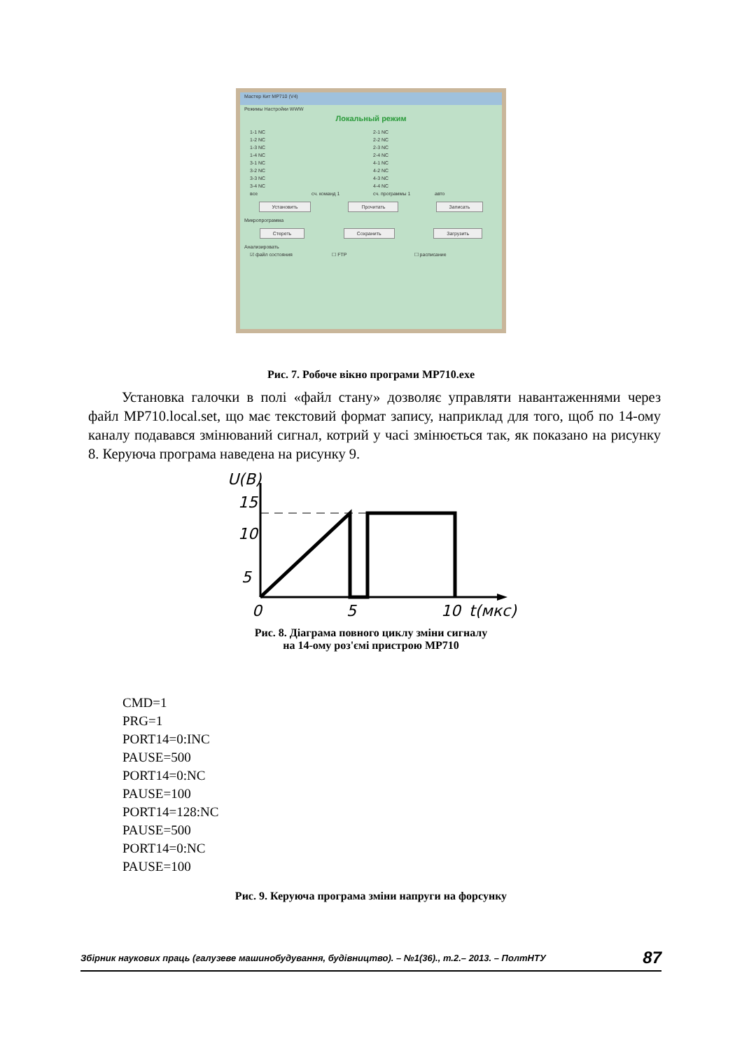Мастер Кит MP710 (V4)
Режимы Настройки WWW
Локальный режим
1-1 NC 2-1 NC
1-2 NC 2-2 NC
1-3 NC 2-3 NC
1-4 NC 2-4 NC
3-1 NC 4-1 NC
3-2 NC 4-2 NC
3-3 NC 4-3 NC
3-4 NC 4-4 NC
все сч. команд 1 сч. программы 1 авто
Установить Прочитать Записать
Микропрограмма
Стереть Сохранить Загрузить
Анализировать
☑ файл состояния ☐ FTP ☐ расписание
Рис. 7. Робоче вікно програми MP710.exe
Установка галочки в полі «файл стану» дозволяє управляти навантаженнями через файл MP710.local.set, що має текстовий формат запису, наприклад для того, щоб по 14-ому каналу подавався змінюваний сигнал, котрий у часі змінюється так, як показано на рисунку 8. Керуюча програма наведена на рисунку 9.
U(B)
15
10
5
0
5
10
t(мкс)
Рис. 8. Діаграма повного циклу зміни сигналу
на 14-ому роз'ємі пристрою MP710
CMD=1
PRG=1
PORT14=0:INC
PAUSE=500
PORT14=0:NC
PAUSE=100
PORT14=128:NC
PAUSE=500
PORT14=0:NC
PAUSE=100
Рис. 9. Керуюча програма зміни напруги на форсунку
Збірник наукових праць (галузеве машинобудування, будівництво). – №1(36)., т.2.– 2013. – ПолтНТУ 87